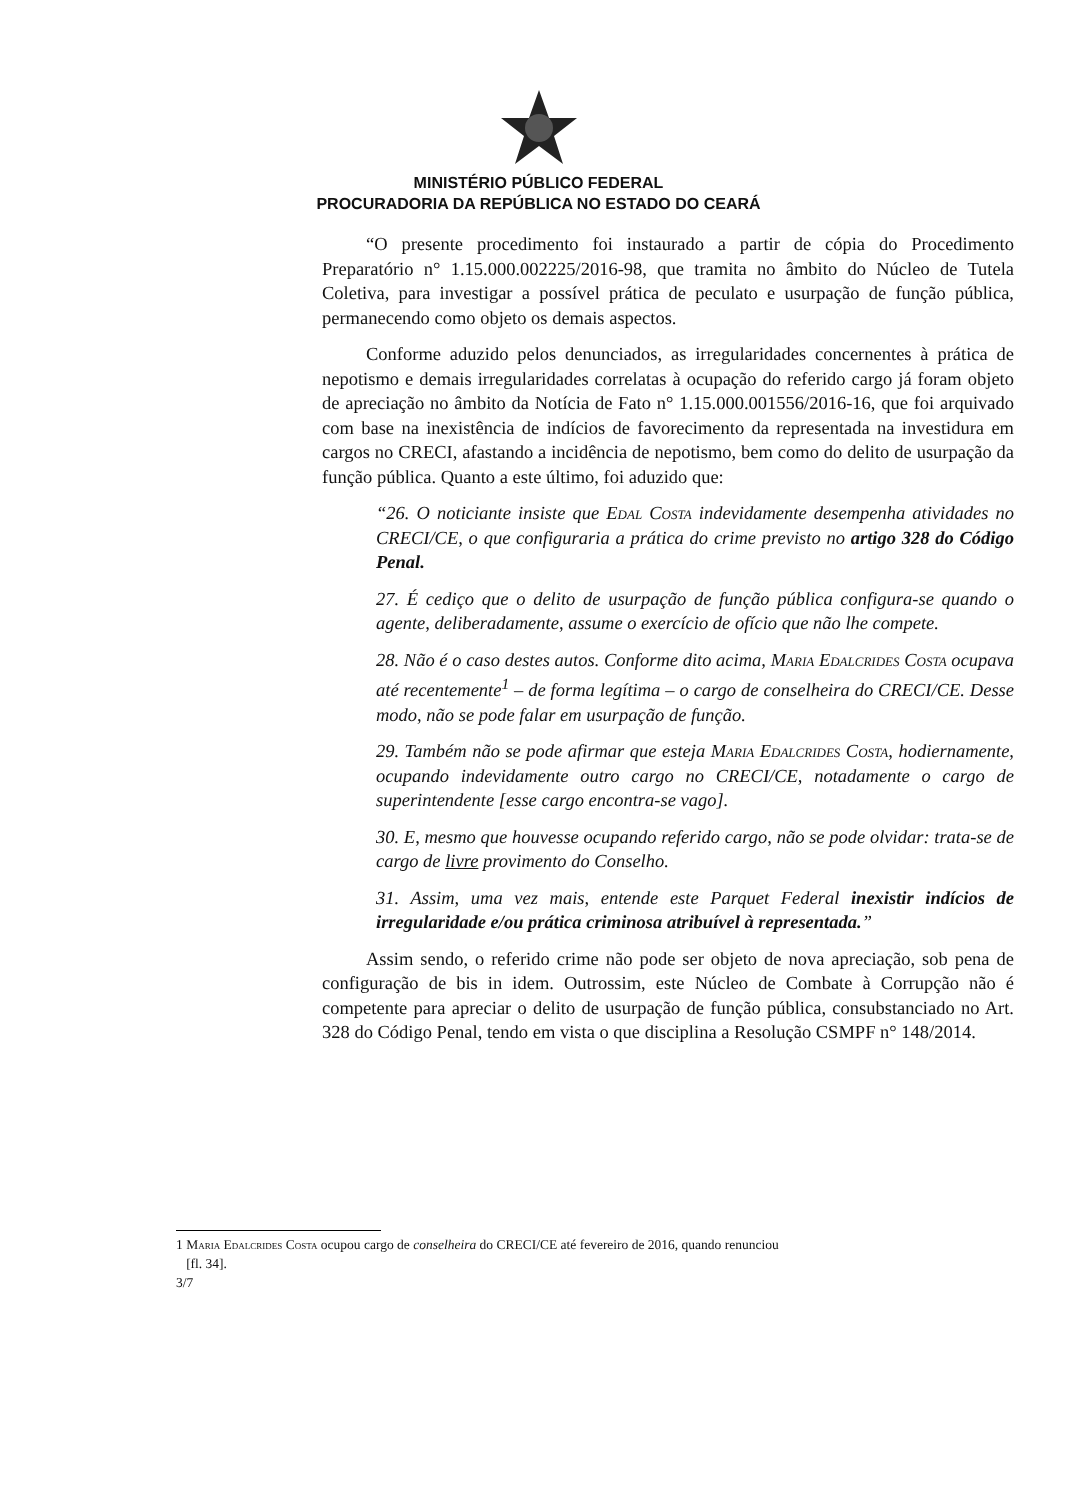MINISTÉRIO PÚBLICO FEDERAL
PROCURADORIA DA REPÚBLICA NO ESTADO DO CEARÁ
“O presente procedimento foi instaurado a partir de cópia do Procedimento Preparatório n° 1.15.000.002225/2016-98, que tramita no âmbito do Núcleo de Tutela Coletiva, para investigar a possível prática de peculato e usurpação de função pública, permanecendo como objeto os demais aspectos.
Conforme aduzido pelos denunciados, as irregularidades concernentes à prática de nepotismo e demais irregularidades correlatas à ocupação do referido cargo já foram objeto de apreciação no âmbito da Notícia de Fato n° 1.15.000.001556/2016-16, que foi arquivado com base na inexistência de indícios de favorecimento da representada na investidura em cargos no CRECI, afastando a incidência de nepotismo, bem como do delito de usurpação da função pública. Quanto a este último, foi aduzido que:
“26. O noticiante insiste que Edal Costa indevidamente desempenha atividades no CRECI/CE, o que configuraria a prática do crime previsto no artigo 328 do Código Penal.
27. É cediço que o delito de usurpação de função pública configura-se quando o agente, deliberadamente, assume o exercício de ofício que não lhe compete.
28. Não é o caso destes autos. Conforme dito acima, Maria Edalcrides Costa ocupava até recentemente<sup>1</sup> – de forma legítima – o cargo de conselheira do CRECI/CE. Desse modo, não se pode falar em usurpação de função.
29. Também não se pode afirmar que esteja Maria Edalcrides Costa, hodiernamente, ocupando indevidamente outro cargo no CRECI/CE, notadamente o cargo de superintendente [esse cargo encontra-se vago].
30. E, mesmo que houvesse ocupando referido cargo, não se pode olvidar: trata-se de cargo de livre provimento do Conselho.
31. Assim, uma vez mais, entende este Parquet Federal inexistir indícios de irregularidade e/ou prática criminosa atribuível à representada.”
Assim sendo, o referido crime não pode ser objeto de nova apreciação, sob pena de configuração de bis in idem. Outrossim, este Núcleo de Combate à Corrupção não é competente para apreciar o delito de usurpação de função pública, consubstanciado no Art. 328 do Código Penal, tendo em vista o que disciplina a Resolução CSMPF n° 148/2014.
1 Maria Edalcrides Costa ocupou cargo de conselheira do CRECI/CE até fevereiro de 2016, quando renunciou
[fl. 34].
3/7